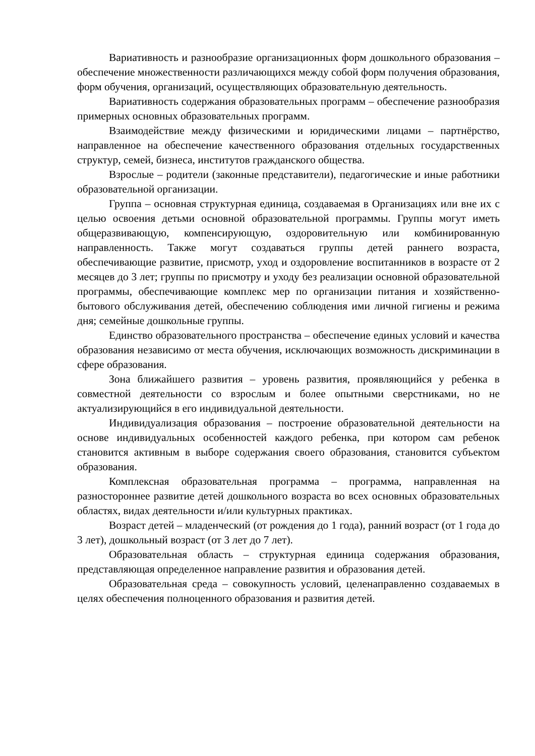Вариативность и разнообразие организационных форм дошкольного образования – обеспечение множественности различающихся между собой форм получения образования, форм обучения, организаций, осуществляющих образовательную деятельность.
Вариативность содержания образовательных программ – обеспечение разнообразия примерных основных образовательных программ.
Взаимодействие между физическими и юридическими лицами – партнёрство, направленное на обеспечение качественного образования отдельных государственных структур, семей, бизнеса, институтов гражданского общества.
Взрослые – родители (законные представители), педагогические и иные работники образовательной организации.
Группа – основная структурная единица, создаваемая в Организациях или вне их с целью освоения детьми основной образовательной программы. Группы могут иметь общеразвивающую, компенсирующую, оздоровительную или комбинированную направленность. Также могут создаваться группы детей раннего возраста, обеспечивающие развитие, присмотр, уход и оздоровление воспитанников в возрасте от 2 месяцев до 3 лет; группы по присмотру и уходу без реализации основной образовательной программы, обеспечивающие комплекс мер по организации питания и хозяйственно-бытового обслуживания детей, обеспечению соблюдения ими личной гигиены и режима дня; семейные дошкольные группы.
Единство образовательного пространства – обеспечение единых условий и качества образования независимо от места обучения, исключающих возможность дискриминации в сфере образования.
Зона ближайшего развития – уровень развития, проявляющийся у ребенка в совместной деятельности со взрослым и более опытными сверстниками, но не актуализирующийся в его индивидуальной деятельности.
Индивидуализация образования – построение образовательной деятельности на основе индивидуальных особенностей каждого ребенка, при котором сам ребенок становится активным в выборе содержания своего образования, становится субъектом образования.
Комплексная образовательная программа – программа, направленная на разностороннее развитие детей дошкольного возраста во всех основных образовательных областях, видах деятельности и/или культурных практиках.
Возраст детей – младенческий (от рождения до 1 года), ранний возраст (от 1 года до 3 лет), дошкольный возраст (от 3 лет до 7 лет).
Образовательная область – структурная единица содержания образования, представляющая определенное направление развития и образования детей.
Образовательная среда – совокупность условий, целенаправленно создаваемых в целях обеспечения полноценного образования и развития детей.